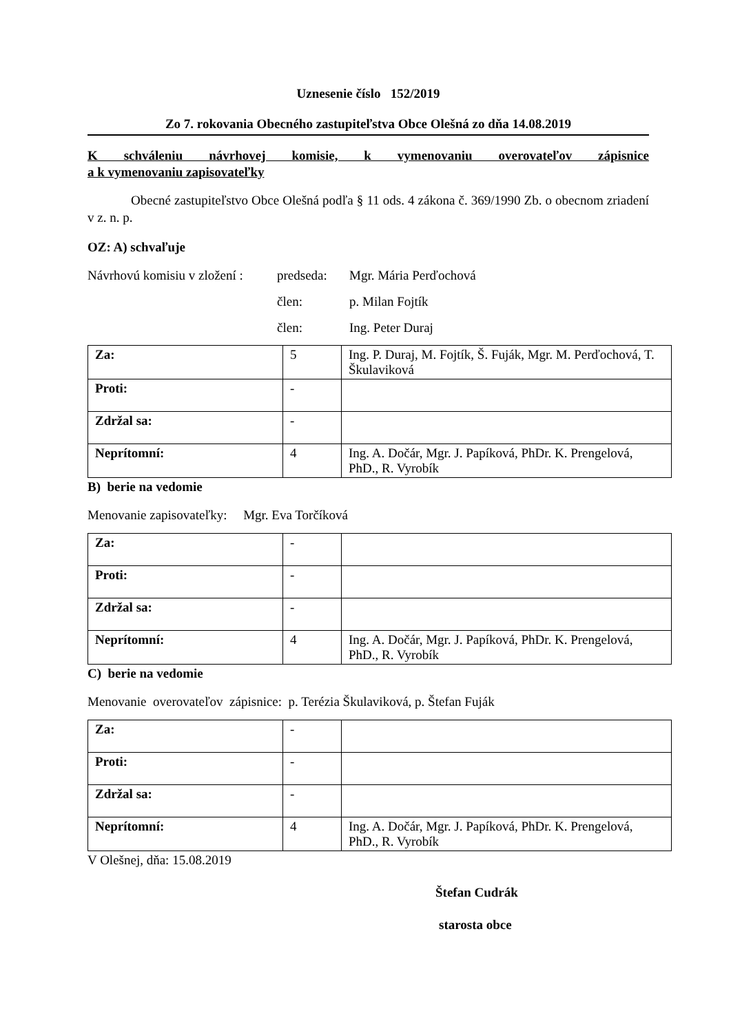Uznesenie číslo 152/2019
Zo 7. rokovania Obecného zastupiteľstva Obce Olešná zo dňa 14.08.2019
K schváleniu návrhovej komisie, k vymenovaniu overovateľov zápisnice
a k vymenovaniu zapisovateľky
Obecné zastupiteľstvo Obce Olešná podľa § 11 ods. 4 zákona č. 369/1990 Zb. o obecnom zriadení v z. n. p.
OZ: A) schvaľuje
Návrhovú komisiu v zložení : predseda: Mgr. Mária Perďochová
člen: p. Milan Fojtík
člen: Ing. Peter Duraj
| Za: | 5 | Ing. P. Duraj, M. Fojtík, Š. Fuják, Mgr. M. Perďochová, T. Škulaviková |
| Proti: | - | |
| Zdržal sa: | - | |
| Neprítomní: | 4 | Ing. A. Dočár, Mgr. J. Papíková, PhDr. K. Prengelová, PhD., R. Vyrobík |
B) berie na vedomie
Menovanie zapisovateľky: Mgr. Eva Torčíková
| Za: | - | |
| Proti: | - | |
| Zdržal sa: | - | |
| Neprítomní: | 4 | Ing. A. Dočár, Mgr. J. Papíková, PhDr. K. Prengelová, PhD., R. Vyrobík |
C) berie na vedomie
Menovanie overovateľov zápisnice: p. Terézia Škulaviková, p. Štefan Fuják
| Za: | - | |
| Proti: | - | |
| Zdržal sa: | - | |
| Neprítomní: | 4 | Ing. A. Dočár, Mgr. J. Papíková, PhDr. K. Prengelová, PhD., R. Vyrobík |
V Olešnej, dňa: 15.08.2019
Štefan Cudrák
starosta obce